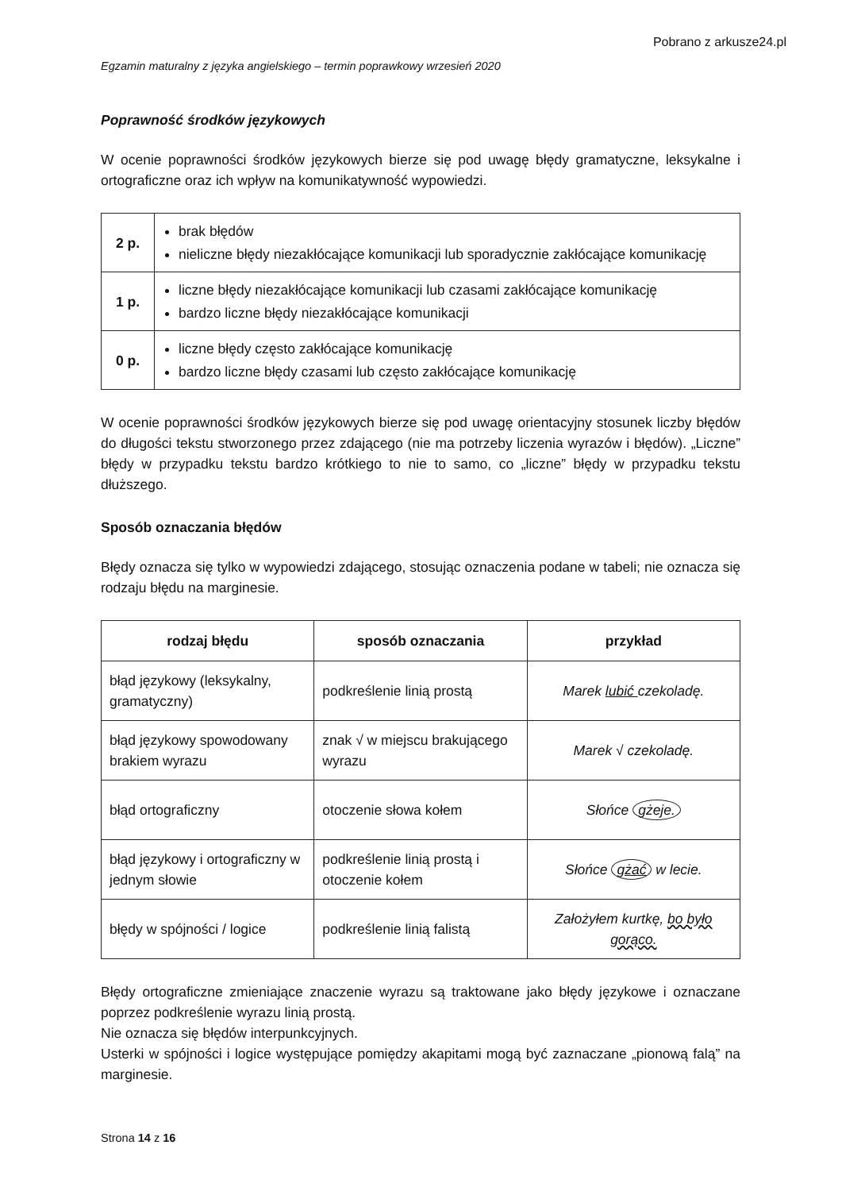Pobrano z arkusze24.pl
Egzamin maturalny z języka angielskiego – termin poprawkowy wrzesień 2020
Poprawność środków językowych
W ocenie poprawności środków językowych bierze się pod uwagę błędy gramatyczne, leksykalne i ortograficzne oraz ich wpływ na komunikatywność wypowiedzi.
| 2 p. | brak błędów nieliczne błędy niezakłócające komunikacji lub sporadycznie zakłócające komunikację |
| 1 p. | liczne błędy niezakłócające komunikacji lub czasami zakłócające komunikację bardzo liczne błędy niezakłócające komunikacji |
| 0 p. | liczne błędy często zakłócające komunikację bardzo liczne błędy czasami lub często zakłócające komunikację |
W ocenie poprawności środków językowych bierze się pod uwagę orientacyjny stosunek liczby błędów do długości tekstu stworzonego przez zdającego (nie ma potrzeby liczenia wyrazów i błędów). „Liczne” błędy w przypadku tekstu bardzo krótkiego to nie to samo, co „liczne” błędy w przypadku tekstu dłuższego.
Sposób oznaczania błędów
Błędy oznacza się tylko w wypowiedzi zdającego, stosując oznaczenia podane w tabeli; nie oznacza się rodzaju błędu na marginesie.
| rodzaj błędu | sposób oznaczania | przykład |
| --- | --- | --- |
| błąd językowy (leksykalny, gramatyczny) | podkreślenie linią prostą | Marek lubić czekoladę. |
| błąd językowy spowodowany brakiem wyrazu | znak √ w miejscu brakującego wyrazu | Marek √ czekoladę. |
| błąd ortograficzny | otoczenie słowa kołem | Słońce gżeje. |
| błąd językowy i ortograficzny w jednym słowie | podkreślenie linią prostą i otoczenie kołem | Słońce gżać w lecie. |
| błędy w spójności / logice | podkreślenie linią falistą | Założyłem kurtkę, bo było gorąco. |
Błędy ortograficzne zmieniające znaczenie wyrazu są traktowane jako błędy językowe i oznaczane poprzez podkreślenie wyrazu linią prostą.
Nie oznacza się błędów interpunkcyjnych.
Usterki w spójności i logice występujące pomiędzy akapitami mogą być zaznaczane „pionową falą” na marginesie.
Strona 14 z 16